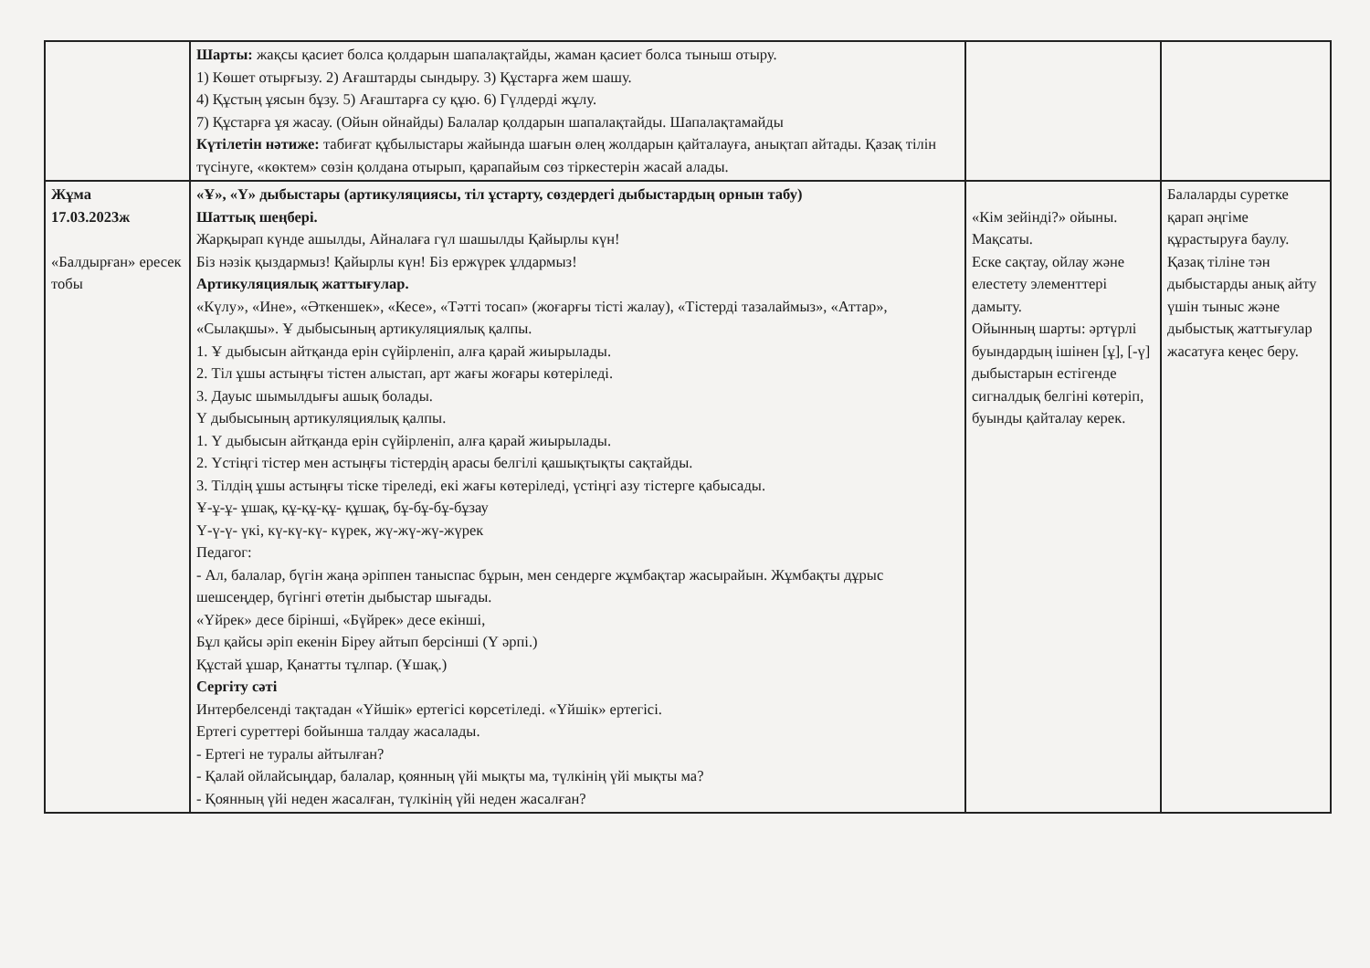| | Шарты: жақсы қасиет болса қолдарын шапалақтайды, жаман қасиет болса тыныш отыру. 1) Көшет отырғызу. 2) Ағаштарды сындыру. 3) Құстарға жем шашу. 4) Құстың ұясын бұзу. 5) Ағаштарға су құю. 6) Гүлдерді жұлу. 7) Құстарға ұя жасау. (Ойын ойнайды) Балалар қолдарын шапалақтайды. Шапалақтамайды Күтілетін нәтиже: табиғат құбылыстары жайында шағын өлең жолдарын қайталауға, анықтап айтады. Қазақ тілін түсінуге, «көктем» сөзін қолдана отырып, қарапайым сөз тіркестерін жасай алады. | | |
| Жұма 17.03.2023ж «Балдырған» ересек тобы | «Ұ», «Ү» дыбыстары (артикуляциясы, тіл ұстарту, сөздердегі дыбыстардың орнын табу) Шаттық шеңбері. Жарқырап күнде ашылды, Айналаға гүл шашылды Қайырлы күн! Біз нәзік қыздармыз! Қайырлы күн! Біз ержүрек ұлдармыз! Артикуляциялық жаттығулар. «Күлу», «Ине», «Әткеншек», «Кесе», «Тәтті тосап» (жоғарғы тісті жалау), «Тістерді тазалаймыз», «Аттар», «Сылақшы». Ұ дыбысының артикуляциялық қалпы. 1. Ұ дыбысын айтқанда ерін сүйірленіп, алға қарай жиырылады. 2. Тіл ұшы астыңғы тістен алыстап, арт жағы жоғары көтеріледі. 3. Дауыс шымылдығы ашық болады. Ү дыбысының артикуляциялық қалпы. 1. Ү дыбысын айтқанда ерін сүйірленіп, алға қарай жиырылады. 2. Үстіңгі тістер мен астыңғы тістердің арасы белгілі қашықтықты сақтайды. 3. Тілдің ұшы астыңғы тіске тіреледі, екі жағы көтеріледі, үстіңгі азу тістерге қабысады. Ұ-ұ-ұ- ұшақ, құ-құ-құ- құшақ, бұ-бұ-бұ-бұзау Ү-ү-ү- үкі, кү-кү-кү- күрек, жү-жү-жү-жүрек Педагог: - Ал, балалар, бүгін жаңа әріппен таныспас бұрын, мен сендерге жұмбақтар жасырайын. Жұмбақты дұрыс шешсеңдер, бүгінгі өтетін дыбыстар шығады. «Үйрек» десе бірінші, «Бүйрек» десе екінші, Бұл қайсы әріп екенін Біреу айтып берсінші (Ү әрпі.) Құстай ұшар, Қанатты тұлпар. (Ұшақ.) Сергіту сәті Интербелсенді тақтадан «Үйшік» ертегісі көрсетіледі. «Үйшік» ертегісі. Ертегі суреттері бойынша талдау жасалады. - Ертегі не туралы айтылған? - Қалай ойлайсыңдар, балалар, қоянның үйі мықты ма, түлкінің үйі мықты ма? - Қоянның үйі неден жасалған, түлкінің үйі неден жасалған? | «Кім зейінді?» ойыны. Мақсаты. Еске сақтау, ойлау және елестету элементтері дамыту. Ойынның шарты: әртүрлі буындардың ішінен [ұ], [-ү] дыбыстарын естігенде сигналдық белгіні көтеріп, буынды қайталау керек. | Балаларды суретке қарап әңгіме құрастыруға баулу. Қазақ тіліне тән дыбыстарды анық айту үшін тыныс және дыбыстық жаттығулар жасатуға кеңес беру. |